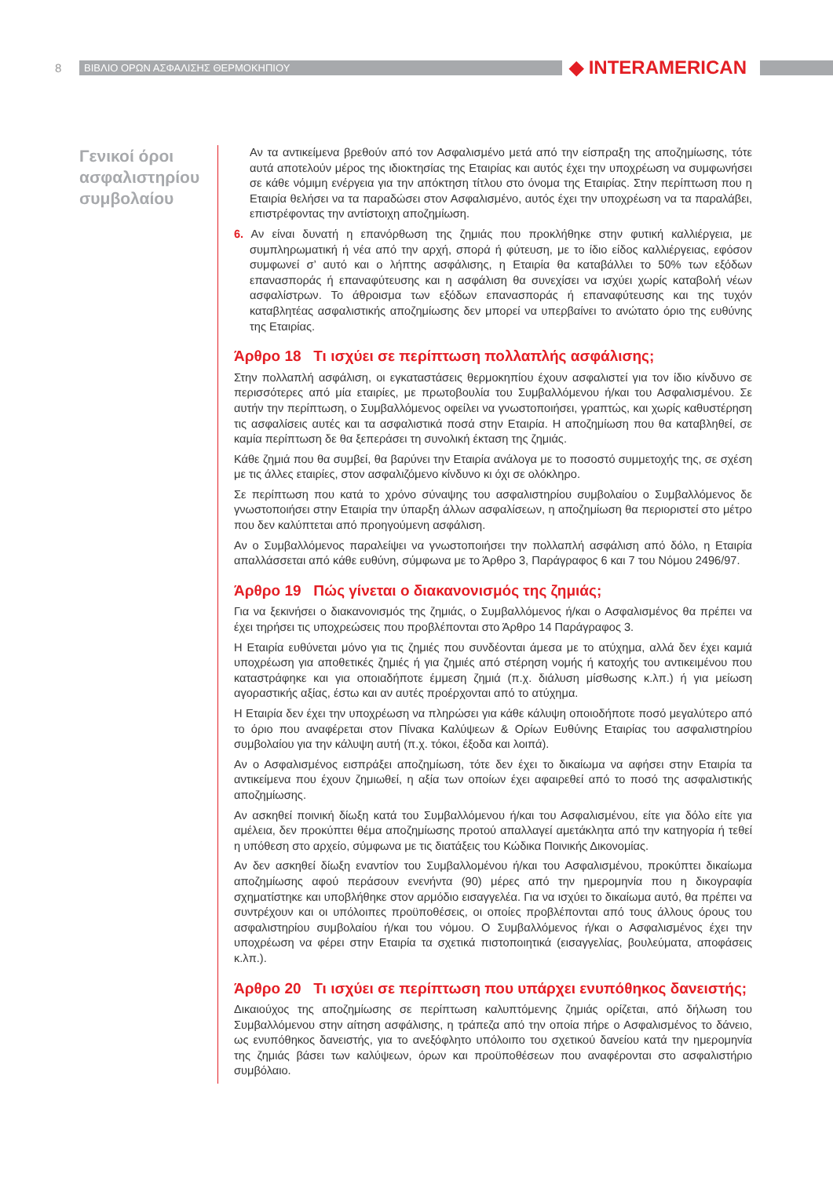8 ΒΙΒΛΙΟ ΟΡΩΝ ΑΣΦΑΛΙΣΗΣ ΘΕΡΜΟΚΗΠΙΟΥ ◆ INTERAMERICAN
Γενικοί όροι ασφαλιστηρίου συμβολαίου
Αν τα αντικείμενα βρεθούν από τον Ασφαλισμένο μετά από την είσπραξη της αποζημίωσης, τότε αυτά αποτελούν μέρος της ιδιοκτησίας της Εταιρίας και αυτός έχει την υποχρέωση να συμφωνήσει σε κάθε νόμιμη ενέργεια για την απόκτηση τίτλου στο όνομα της Εταιρίας. Στην περίπτωση που η Εταιρία θελήσει να τα παραδώσει στον Ασφαλισμένο, αυτός έχει την υποχρέωση να τα παραλάβει, επιστρέφοντας την αντίστοιχη αποζημίωση.
6. Αν είναι δυνατή η επανόρθωση της ζημιάς που προκλήθηκε στην φυτική καλλιέργεια, με συμπληρωματική ή νέα από την αρχή, σπορά ή φύτευση, με το ίδιο είδος καλλιέργειας, εφόσον συμφωνεί σ’ αυτό και ο λήπτης ασφάλισης, η Εταιρία θα καταβάλλει το 50% των εξόδων επανασποράς ή επαναφύτευσης και η ασφάλιση θα συνεχίσει να ισχύει χωρίς καταβολή νέων ασφαλίστρων. Το άθροισμα των εξόδων επανασποράς ή επαναφύτευσης και της τυχόν καταβλητέας ασφαλιστικής αποζημίωσης δεν μπορεί να υπερβαίνει το ανώτατο όριο της ευθύνης της Εταιρίας.
Άρθρο 18 Τι ισχύει σε περίπτωση πολλαπλής ασφάλισης;
Στην πολλαπλή ασφάλιση, οι εγκαταστάσεις θερμοκηπίου έχουν ασφαλιστεί για τον ίδιο κίνδυνο σε περισσότερες από μία εταιρίες, με πρωτοβουλία του Συμβαλλόμενου ή/και του Ασφαλισμένου. Σε αυτήν την περίπτωση, ο Συμβαλλόμενος οφείλει να γνωστοποιήσει, γραπτώς, και χωρίς καθυστέρηση τις ασφαλίσεις αυτές και τα ασφαλιστικά ποσά στην Εταιρία. Η αποζημίωση που θα καταβληθεί, σε καμία περίπτωση δε θα ξεπεράσει τη συνολική έκταση της ζημιάς.
Κάθε ζημιά που θα συμβεί, θα βαρύνει την Εταιρία ανάλογα με το ποσοστό συμμετοχής της, σε σχέση με τις άλλες εταιρίες, στον ασφαλιζόμενο κίνδυνο κι όχι σε ολόκληρο.
Σε περίπτωση που κατά το χρόνο σύναψης του ασφαλιστηρίου συμβολαίου ο Συμβαλλόμενος δε γνωστοποιήσει στην Εταιρία την ύπαρξη άλλων ασφαλίσεων, η αποζημίωση θα περιοριστεί στο μέτρο που δεν καλύπτεται από προηγούμενη ασφάλιση.
Αν ο Συμβαλλόμενος παραλείψει να γνωστοποιήσει την πολλαπλή ασφάλιση από δόλο, η Εταιρία απαλλάσσεται από κάθε ευθύνη, σύμφωνα με το Άρθρο 3, Παράγραφος 6 και 7 του Νόμου 2496/97.
Άρθρο 19 Πώς γίνεται ο διακανονισμός της ζημιάς;
Για να ξεκινήσει ο διακανονισμός της ζημιάς, ο Συμβαλλόμενος ή/και ο Ασφαλισμένος θα πρέπει να έχει τηρήσει τις υποχρεώσεις που προβλέπονται στο Άρθρο 14 Παράγραφος 3.
Η Εταιρία ευθύνεται μόνο για τις ζημιές που συνδέονται άμεσα με το ατύχημα, αλλά δεν έχει καμιά υποχρέωση για αποθετικές ζημιές ή για ζημιές από στέρηση νομής ή κατοχής του αντικειμένου που καταστράφηκε και για οποιαδήποτε έμμεση ζημιά (π.χ. διάλυση μίσθωσης κ.λπ.) ή για μείωση αγοραστικής αξίας, έστω και αν αυτές προέρχονται από το ατύχημα.
Η Εταιρία δεν έχει την υποχρέωση να πληρώσει για κάθε κάλυψη οποιοδήποτε ποσό μεγαλύτερο από το όριο που αναφέρεται στον Πίνακα Καλύψεων & Ορίων Ευθύνης Εταιρίας του ασφαλιστηρίου συμβολαίου για την κάλυψη αυτή (π.χ. τόκοι, έξοδα και λοιπά).
Αν ο Ασφαλισμένος εισπράξει αποζημίωση, τότε δεν έχει το δικαίωμα να αφήσει στην Εταιρία τα αντικείμενα που έχουν ζημιωθεί, η αξία των οποίων έχει αφαιρεθεί από το ποσό της ασφαλιστικής αποζημίωσης.
Αν ασκηθεί ποινική δίωξη κατά του Συμβαλλόμενου ή/και του Ασφαλισμένου, είτε για δόλο είτε για αμέλεια, δεν προκύπτει θέμα αποζημίωσης προτού απαλλαγεί αμετάκλητα από την κατηγορία ή τεθεί η υπόθεση στο αρχείο, σύμφωνα με τις διατάξεις του Κώδικα Ποινικής Δικονομίας.
Αν δεν ασκηθεί δίωξη εναντίον του Συμβαλλομένου ή/και του Ασφαλισμένου, προκύπτει δικαίωμα αποζημίωσης αφού περάσουν ενενήντα (90) μέρες από την ημερομηνία που η δικογραφία σχηματίστηκε και υποβλήθηκε στον αρμόδιο εισαγγελέα. Για να ισχύει το δικαίωμα αυτό, θα πρέπει να συντρέχουν και οι υπόλοιπες προϋποθέσεις, οι οποίες προβλέπονται από τους άλλους όρους του ασφαλιστηρίου συμβολαίου ή/και του νόμου. Ο Συμβαλλόμενος ή/και ο Ασφαλισμένος έχει την υποχρέωση να φέρει στην Εταιρία τα σχετικά πιστοποιητικά (εισαγγελίας, βουλεύματα, αποφάσεις κ.λπ.).
Άρθρο 20 Τι ισχύει σε περίπτωση που υπάρχει ενυπόθηκος δανειστής;
Δικαιούχος της αποζημίωσης σε περίπτωση καλυπτόμενης ζημιάς ορίζεται, από δήλωση του Συμβαλλόμενου στην αίτηση ασφάλισης, η τράπεζα από την οποία πήρε ο Ασφαλισμένος το δάνειο, ως ενυπόθηκος δανειστής, για το ανεξόφλητο υπόλοιπο του σχετικού δανείου κατά την ημερομηνία της ζημιάς βάσει των καλύψεων, όρων και προϋποθέσεων που αναφέρονται στο ασφαλιστήριο συμβόλαιο.